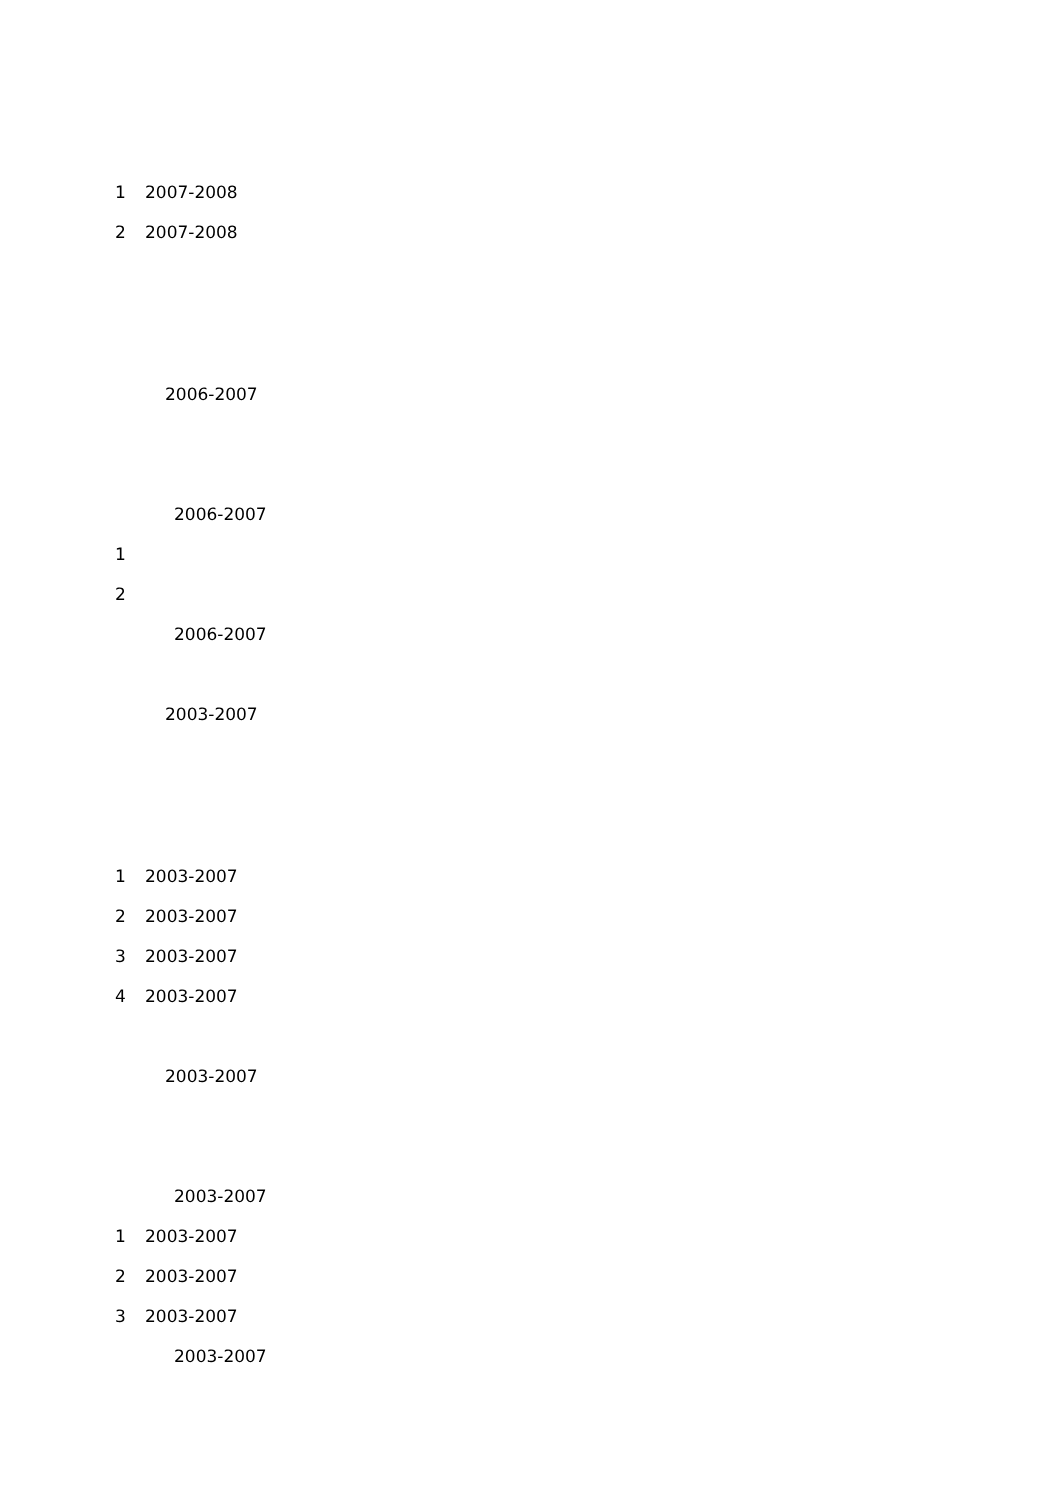1 2007-2008
2 2007-2008
2006-2007
2006-2007
1
2
2006-2007
2003-2007
1 2003-2007
2 2003-2007
3 2003-2007
4 2003-2007
2003-2007
2003-2007
1 2003-2007
2 2003-2007
3 2003-2007
2003-2007